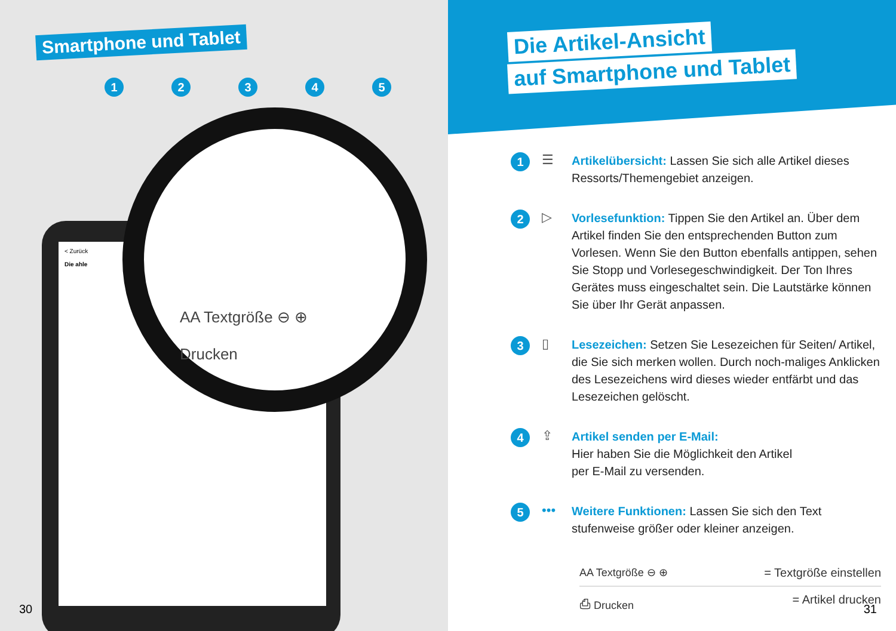Smartphone und Tablet
12345
< Zurück
Die ahle
AA Textgröße ⊖ ⊕
Drucken
30
Die Artikel-Ansicht
auf Smartphone und Tablet
1 ☰
Artikelübersicht: Lassen Sie sich alle Artikel dieses Ressorts/Themengebiet anzeigen.
2 ▷
Vorlesefunktion: Tippen Sie den Artikel an. Über dem Artikel finden Sie den entsprechenden Button zum Vorlesen. Wenn Sie den Button ebenfalls antippen, sehen Sie Stopp und Vorlesegeschwindigkeit. Der Ton Ihres Gerätes muss eingeschaltet sein. Die Lautstärke können Sie über Ihr Gerät anpassen.
3 ▯
Lesezeichen: Setzen Sie Lesezeichen für Seiten/ Artikel, die Sie sich merken wollen. Durch noch-maliges Anklicken des Lesezeichens wird dieses wieder entfärbt und das Lesezeichen gelöscht.
4 ⇪
Artikel senden per E-Mail:
Hier haben Sie die Möglichkeit den Artikel
per E-Mail zu versenden.
5 •••
Weitere Funktionen: Lassen Sie sich den Text stufenweise größer oder kleiner anzeigen.
AA Textgröße ⊖ ⊕ = Textgröße einstellen
⎙ Drucken = Artikel drucken
31